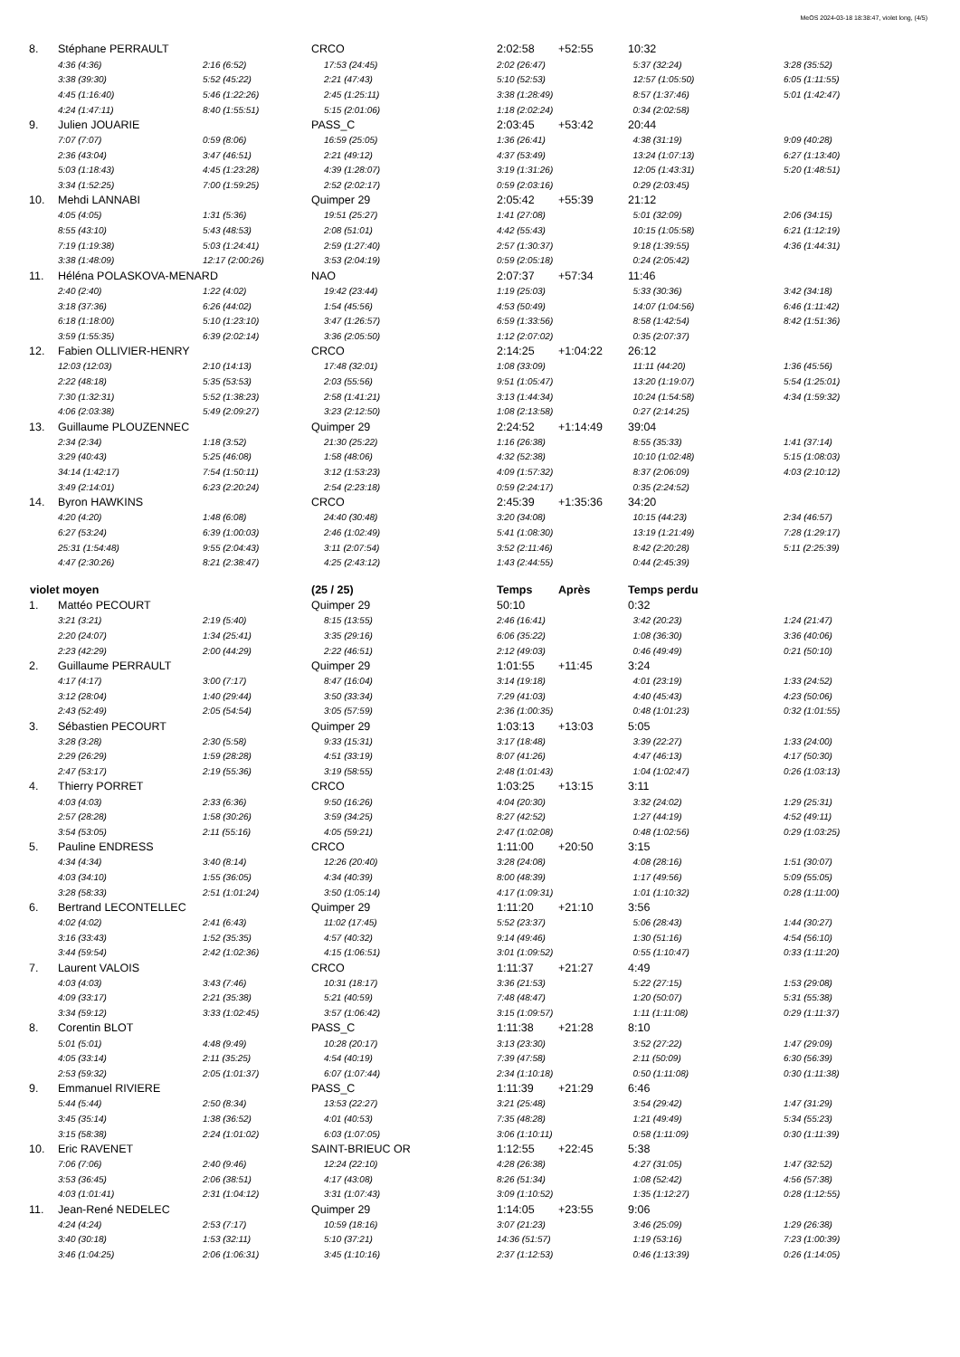MeOS 2024-03-18 18:38:47, violet long, (4/5)
| 8. | Stéphane PERRAULT | | CRCO | 2:02:58 | +52:55 | 10:32 | |
| | 4:36 (4:36) | 2:16 (6:52) | 17:53 (24:45) | 2:02 (26:47) | | 5:37 (32:24) | 3:28 (35:52) |
| | 3:38 (39:30) | 5:52 (45:22) | 2:21 (47:43) | 5:10 (52:53) | | 12:57 (1:05:50) | 6:05 (1:11:55) |
| | 4:45 (1:16:40) | 5:46 (1:22:26) | 2:45 (1:25:11) | 3:38 (1:28:49) | | 8:57 (1:37:46) | 5:01 (1:42:47) |
| | 4:24 (1:47:11) | 8:40 (1:55:51) | 5:15 (2:01:06) | 1:18 (2:02:24) | | 0:34 (2:02:58) | |
| 9. | Julien JOUARIE | | PASS_C | 2:03:45 | +53:42 | 20:44 | |
| | 7:07 (7:07) | 0:59 (8:06) | 16:59 (25:05) | 1:36 (26:41) | | 4:38 (31:19) | 9:09 (40:28) |
| | 2:36 (43:04) | 3:47 (46:51) | 2:21 (49:12) | 4:37 (53:49) | | 13:24 (1:07:13) | 6:27 (1:13:40) |
| | 5:03 (1:18:43) | 4:45 (1:23:28) | 4:39 (1:28:07) | 3:19 (1:31:26) | | 12:05 (1:43:31) | 5:20 (1:48:51) |
| | 3:34 (1:52:25) | 7:00 (1:59:25) | 2:52 (2:02:17) | 0:59 (2:03:16) | | 0:29 (2:03:45) | |
| 10. | Mehdi LANNABI | | Quimper 29 | 2:05:42 | +55:39 | 21:12 | |
| | 4:05 (4:05) | 1:31 (5:36) | 19:51 (25:27) | 1:41 (27:08) | | 5:01 (32:09) | 2:06 (34:15) |
| | 8:55 (43:10) | 5:43 (48:53) | 2:08 (51:01) | 4:42 (55:43) | | 10:15 (1:05:58) | 6:21 (1:12:19) |
| | 7:19 (1:19:38) | 5:03 (1:24:41) | 2:59 (1:27:40) | 2:57 (1:30:37) | | 9:18 (1:39:55) | 4:36 (1:44:31) |
| | 3:38 (1:48:09) | 12:17 (2:00:26) | 3:53 (2:04:19) | 0:59 (2:05:18) | | 0:24 (2:05:42) | |
| 11. | Héléna POLASKOVA-MENARD | | NAO | 2:07:37 | +57:34 | 11:46 | |
| | 2:40 (2:40) | 1:22 (4:02) | 19:42 (23:44) | 1:19 (25:03) | | 5:33 (30:36) | 3:42 (34:18) |
| | 3:18 (37:36) | 6:26 (44:02) | 1:54 (45:56) | 4:53 (50:49) | | 14:07 (1:04:56) | 6:46 (1:11:42) |
| | 6:18 (1:18:00) | 5:10 (1:23:10) | 3:47 (1:26:57) | 6:59 (1:33:56) | | 8:58 (1:42:54) | 8:42 (1:51:36) |
| | 3:59 (1:55:35) | 6:39 (2:02:14) | 3:36 (2:05:50) | 1:12 (2:07:02) | | 0:35 (2:07:37) | |
| 12. | Fabien OLLIVIER-HENRY | | CRCO | 2:14:25 | +1:04:22 | 26:12 | |
| | 12:03 (12:03) | 2:10 (14:13) | 17:48 (32:01) | 1:08 (33:09) | | 11:11 (44:20) | 1:36 (45:56) |
| | 2:22 (48:18) | 5:35 (53:53) | 2:03 (55:56) | 9:51 (1:05:47) | | 13:20 (1:19:07) | 5:54 (1:25:01) |
| | 7:30 (1:32:31) | 5:52 (1:38:23) | 2:58 (1:41:21) | 3:13 (1:44:34) | | 10:24 (1:54:58) | 4:34 (1:59:32) |
| | 4:06 (2:03:38) | 5:49 (2:09:27) | 3:23 (2:12:50) | 1:08 (2:13:58) | | 0:27 (2:14:25) | |
| 13. | Guillaume PLOUZENNEC | | Quimper 29 | 2:24:52 | +1:14:49 | 39:04 | |
| | 2:34 (2:34) | 1:18 (3:52) | 21:30 (25:22) | 1:16 (26:38) | | 8:55 (35:33) | 1:41 (37:14) |
| | 3:29 (40:43) | 5:25 (46:08) | 1:58 (48:06) | 4:32 (52:38) | | 10:10 (1:02:48) | 5:15 (1:08:03) |
| | 34:14 (1:42:17) | 7:54 (1:50:11) | 3:12 (1:53:23) | 4:09 (1:57:32) | | 8:37 (2:06:09) | 4:03 (2:10:12) |
| | 3:49 (2:14:01) | 6:23 (2:20:24) | 2:54 (2:23:18) | 0:59 (2:24:17) | | 0:35 (2:24:52) | |
| 14. | Byron HAWKINS | | CRCO | 2:45:39 | +1:35:36 | 34:20 | |
| | 4:20 (4:20) | 1:48 (6:08) | 24:40 (30:48) | 3:20 (34:08) | | 10:15 (44:23) | 2:34 (46:57) |
| | 6:27 (53:24) | 6:39 (1:00:03) | 2:46 (1:02:49) | 5:41 (1:08:30) | | 13:19 (1:21:49) | 7:28 (1:29:17) |
| | 25:31 (1:54:48) | 9:55 (2:04:43) | 3:11 (2:07:54) | 3:52 (2:11:46) | | 8:42 (2:20:28) | 5:11 (2:25:39) |
| | 4:47 (2:30:26) | 8:21 (2:38:47) | 4:25 (2:43:12) | 1:43 (2:44:55) | | 0:44 (2:45:39) | |
| violet moyen | | | (25 / 25) | Temps | Après | Temps perdu | |
| 1. | Mattéo PECOURT | | Quimper 29 | 50:10 | | 0:32 | |
| | 3:21 (3:21) | 2:19 (5:40) | 8:15 (13:55) | 2:46 (16:41) | | 3:42 (20:23) | 1:24 (21:47) |
| | 2:20 (24:07) | 1:34 (25:41) | 3:35 (29:16) | 6:06 (35:22) | | 1:08 (36:30) | 3:36 (40:06) |
| | 2:23 (42:29) | 2:00 (44:29) | 2:22 (46:51) | 2:12 (49:03) | | 0:46 (49:49) | 0:21 (50:10) |
| 2. | Guillaume PERRAULT | | Quimper 29 | 1:01:55 | +11:45 | 3:24 | |
| | 4:17 (4:17) | 3:00 (7:17) | 8:47 (16:04) | 3:14 (19:18) | | 4:01 (23:19) | 1:33 (24:52) |
| | 3:12 (28:04) | 1:40 (29:44) | 3:50 (33:34) | 7:29 (41:03) | | 4:40 (45:43) | 4:23 (50:06) |
| | 2:43 (52:49) | 2:05 (54:54) | 3:05 (57:59) | 2:36 (1:00:35) | | 0:48 (1:01:23) | 0:32 (1:01:55) |
| 3. | Sébastien PECOURT | | Quimper 29 | 1:03:13 | +13:03 | 5:05 | |
| | 3:28 (3:28) | 2:30 (5:58) | 9:33 (15:31) | 3:17 (18:48) | | 3:39 (22:27) | 1:33 (24:00) |
| | 2:29 (26:29) | 1:59 (28:28) | 4:51 (33:19) | 8:07 (41:26) | | 4:47 (46:13) | 4:17 (50:30) |
| | 2:47 (53:17) | 2:19 (55:36) | 3:19 (58:55) | 2:48 (1:01:43) | | 1:04 (1:02:47) | 0:26 (1:03:13) |
| 4. | Thierry PORRET | | CRCO | 1:03:25 | +13:15 | 3:11 | |
| | 4:03 (4:03) | 2:33 (6:36) | 9:50 (16:26) | 4:04 (20:30) | | 3:32 (24:02) | 1:29 (25:31) |
| | 2:57 (28:28) | 1:58 (30:26) | 3:59 (34:25) | 8:27 (42:52) | | 1:27 (44:19) | 4:52 (49:11) |
| | 3:54 (53:05) | 2:11 (55:16) | 4:05 (59:21) | 2:47 (1:02:08) | | 0:48 (1:02:56) | 0:29 (1:03:25) |
| 5. | Pauline ENDRESS | | CRCO | 1:11:00 | +20:50 | 3:15 | |
| | 4:34 (4:34) | 3:40 (8:14) | 12:26 (20:40) | 3:28 (24:08) | | 4:08 (28:16) | 1:51 (30:07) |
| | 4:03 (34:10) | 1:55 (36:05) | 4:34 (40:39) | 8:00 (48:39) | | 1:17 (49:56) | 5:09 (55:05) |
| | 3:28 (58:33) | 2:51 (1:01:24) | 3:50 (1:05:14) | 4:17 (1:09:31) | | 1:01 (1:10:32) | 0:28 (1:11:00) |
| 6. | Bertrand LECONTELLEC | | Quimper 29 | 1:11:20 | +21:10 | 3:56 | |
| | 4:02 (4:02) | 2:41 (6:43) | 11:02 (17:45) | 5:52 (23:37) | | 5:06 (28:43) | 1:44 (30:27) |
| | 3:16 (33:43) | 1:52 (35:35) | 4:57 (40:32) | 9:14 (49:46) | | 1:30 (51:16) | 4:54 (56:10) |
| | 3:44 (59:54) | 2:42 (1:02:36) | 4:15 (1:06:51) | 3:01 (1:09:52) | | 0:55 (1:10:47) | 0:33 (1:11:20) |
| 7. | Laurent VALOIS | | CRCO | 1:11:37 | +21:27 | 4:49 | |
| | 4:03 (4:03) | 3:43 (7:46) | 10:31 (18:17) | 3:36 (21:53) | | 5:22 (27:15) | 1:53 (29:08) |
| | 4:09 (33:17) | 2:21 (35:38) | 5:21 (40:59) | 7:48 (48:47) | | 1:20 (50:07) | 5:31 (55:38) |
| | 3:34 (59:12) | 3:33 (1:02:45) | 3:57 (1:06:42) | 3:15 (1:09:57) | | 1:11 (1:11:08) | 0:29 (1:11:37) |
| 8. | Corentin BLOT | | PASS_C | 1:11:38 | +21:28 | 8:10 | |
| | 5:01 (5:01) | 4:48 (9:49) | 10:28 (20:17) | 3:13 (23:30) | | 3:52 (27:22) | 1:47 (29:09) |
| | 4:05 (33:14) | 2:11 (35:25) | 4:54 (40:19) | 7:39 (47:58) | | 2:11 (50:09) | 6:30 (56:39) |
| | 2:53 (59:32) | 2:05 (1:01:37) | 6:07 (1:07:44) | 2:34 (1:10:18) | | 0:50 (1:11:08) | 0:30 (1:11:38) |
| 9. | Emmanuel RIVIERE | | PASS_C | 1:11:39 | +21:29 | 6:46 | |
| | 5:44 (5:44) | 2:50 (8:34) | 13:53 (22:27) | 3:21 (25:48) | | 3:54 (29:42) | 1:47 (31:29) |
| | 3:45 (35:14) | 1:38 (36:52) | 4:01 (40:53) | 7:35 (48:28) | | 1:21 (49:49) | 5:34 (55:23) |
| | 3:15 (58:38) | 2:24 (1:01:02) | 6:03 (1:07:05) | 3:06 (1:10:11) | | 0:58 (1:11:09) | 0:30 (1:11:39) |
| 10. | Eric RAVENET | | SAINT-BRIEUC OR | 1:12:55 | +22:45 | 5:38 | |
| | 7:06 (7:06) | 2:40 (9:46) | 12:24 (22:10) | 4:28 (26:38) | | 4:27 (31:05) | 1:47 (32:52) |
| | 3:53 (36:45) | 2:06 (38:51) | 4:17 (43:08) | 8:26 (51:34) | | 1:08 (52:42) | 4:56 (57:38) |
| | 4:03 (1:01:41) | 2:31 (1:04:12) | 3:31 (1:07:43) | 3:09 (1:10:52) | | 1:35 (1:12:27) | 0:28 (1:12:55) |
| 11. | Jean-René NEDELEC | | Quimper 29 | 1:14:05 | +23:55 | 9:06 | |
| | 4:24 (4:24) | 2:53 (7:17) | 10:59 (18:16) | 3:07 (21:23) | | 3:46 (25:09) | 1:29 (26:38) |
| | 3:40 (30:18) | 1:53 (32:11) | 5:10 (37:21) | 14:36 (51:57) | | 1:19 (53:16) | 7:23 (1:00:39) |
| | 3:46 (1:04:25) | 2:06 (1:06:31) | 3:45 (1:10:16) | 2:37 (1:12:53) | | 0:46 (1:13:39) | 0:26 (1:14:05) |